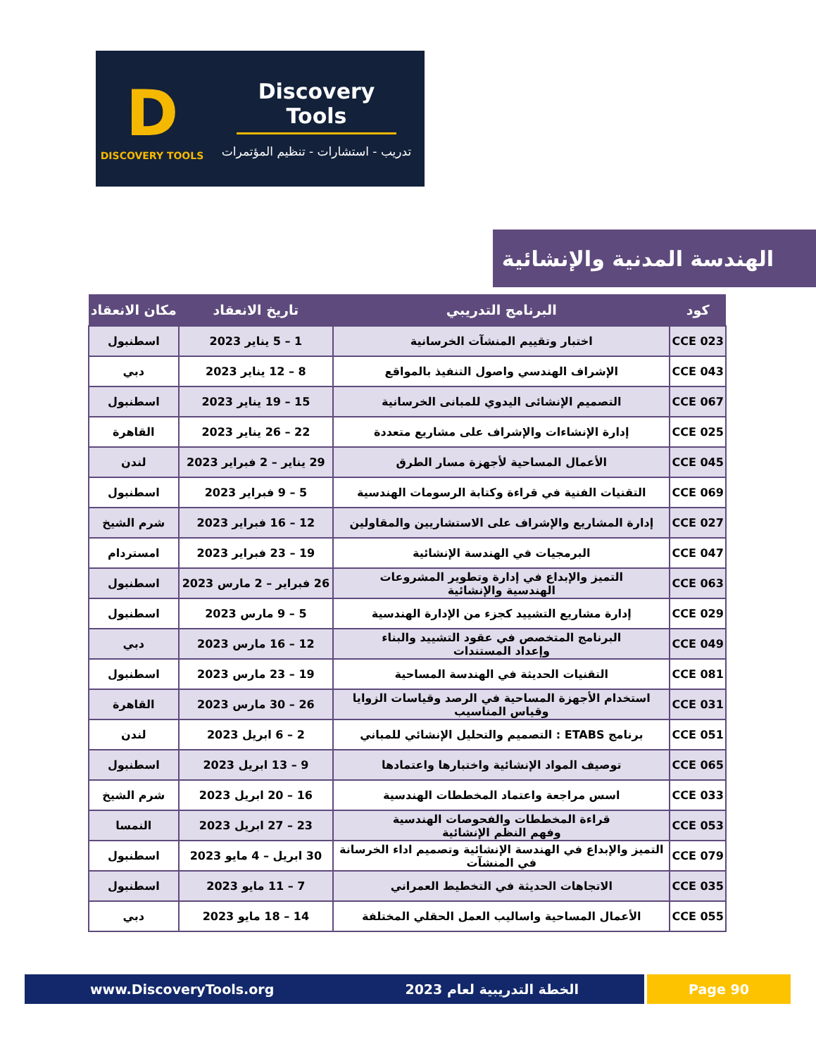D
DISCOVERY TOOLS
Discovery Tools
تدريب - استشارات - تنظيم المؤتمرات
الهندسة المدنية والإنشائية
| كود | البرنامج التدريبي | تاريخ الانعقاد | مكان الانعقاد |
| --- | --- | --- | --- |
| CCE 023 | اختبار وتقييم المنشآت الخرسانية | 1 – 5 يناير 2023 | اسطنبول |
| CCE 043 | الإشراف الهندسي واصول التنفيذ بالمواقع | 8 – 12 يناير 2023 | دبي |
| CCE 067 | التصميم الإنشائى اليدوي للمبانى الخرسانية | 15 – 19 يناير 2023 | اسطنبول |
| CCE 025 | إدارة الإنشاءات والإشراف على مشاريع متعددة | 22 – 26 يناير 2023 | القاهرة |
| CCE 045 | الأعمال المساحية لأجهزة مسار الطرق | 29 يناير – 2 فبراير 2023 | لندن |
| CCE 069 | التقنيات الفنية في قراءة وكتابة الرسومات الهندسية | 5 – 9 فبراير 2023 | اسطنبول |
| CCE 027 | إدارة المشاريع والإشراف على الاستشاريين والمقاولين | 12 – 16 فبراير 2023 | شرم الشيخ |
| CCE 047 | البرمجيات في الهندسة الإنشائية | 19 – 23 فبراير 2023 | امستردام |
| CCE 063 | التميز والإبداع في إدارة وتطوير المشروعات الهندسية والإنشائية | 26 فبراير – 2 مارس 2023 | اسطنبول |
| CCE 029 | إدارة مشاريع التشييد كجزء من الإدارة الهندسية | 5 – 9 مارس 2023 | اسطنبول |
| CCE 049 | البرنامج المتخصص في عقود التشييد والبناء وإعداد المستندات | 12 – 16 مارس 2023 | دبي |
| CCE 081 | التقنيات الحديثة في الهندسة المساحية | 19 – 23 مارس 2023 | اسطنبول |
| CCE 031 | استخدام الأجهزة المساحية في الرصد وقياسات الزوايا وقياس المناسيب | 26 – 30 مارس 2023 | القاهرة |
| CCE 051 | برنامج ETABS : التصميم والتحليل الإنشائي للمباني | 2 – 6 ابريل 2023 | لندن |
| CCE 065 | توصيف المواد الإنشائية واختبارها واعتمادها | 9 – 13 ابريل 2023 | اسطنبول |
| CCE 033 | اسس مراجعة واعتماد المخططات الهندسية | 16 – 20 ابريل 2023 | شرم الشيخ |
| CCE 053 | قراءة المخططات والفحوصات الهندسية وفهم النظم الإنشائية | 23 – 27 ابريل 2023 | النمسا |
| CCE 079 | التميز والإبداع في الهندسة الإنشائية وتصميم اداء الخرسانة في المنشآت | 30 ابريل – 4 مايو 2023 | اسطنبول |
| CCE 035 | الاتجاهات الحديثة في التخطيط العمراني | 7 – 11 مايو 2023 | اسطنبول |
| CCE 055 | الأعمال المساحية واساليب العمل الحقلي المختلفة | 14 – 18 مايو 2023 | دبي |
www.DiscoveryTools.org الخطة التدريبية لعام 2023 Page 90